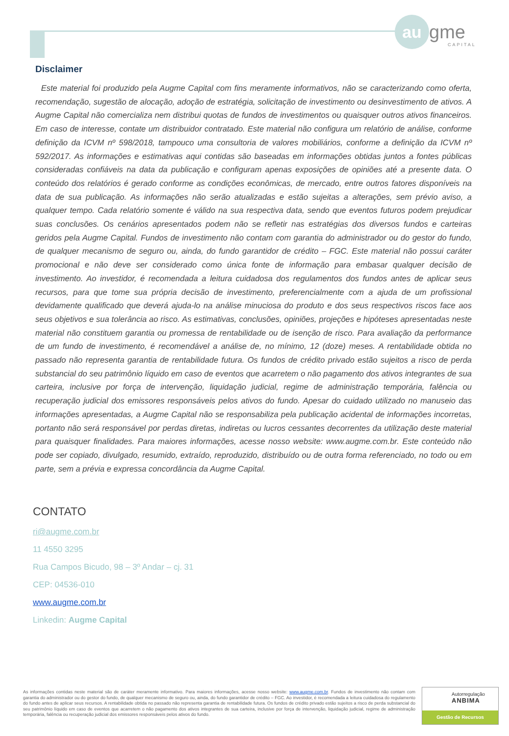au gme
CAPITAL
Disclaimer
Este material foi produzido pela Augme Capital com fins meramente informativos, não se caracterizando como oferta, recomendação, sugestão de alocação, adoção de estratégia, solicitação de investimento ou desinvestimento de ativos. A Augme Capital não comercializa nem distribui quotas de fundos de investimentos ou quaisquer outros ativos financeiros. Em caso de interesse, contate um distribuidor contratado. Este material não configura um relatório de análise, conforme definição da ICVM nº 598/2018, tampouco uma consultoria de valores mobiliários, conforme a definição da ICVM nº 592/2017. As informações e estimativas aqui contidas são baseadas em informações obtidas juntos a fontes públicas consideradas confiáveis na data da publicação e configuram apenas exposições de opiniões até a presente data. O conteúdo dos relatórios é gerado conforme as condições econômicas, de mercado, entre outros fatores disponíveis na data de sua publicação. As informações não serão atualizadas e estão sujeitas a alterações, sem prévio aviso, a qualquer tempo. Cada relatório somente é válido na sua respectiva data, sendo que eventos futuros podem prejudicar suas conclusões. Os cenários apresentados podem não se refletir nas estratégias dos diversos fundos e carteiras geridos pela Augme Capital. Fundos de investimento não contam com garantia do administrador ou do gestor do fundo, de qualquer mecanismo de seguro ou, ainda, do fundo garantidor de crédito – FGC. Este material não possui caráter promocional e não deve ser considerado como única fonte de informação para embasar qualquer decisão de investimento. Ao investidor, é recomendada a leitura cuidadosa dos regulamentos dos fundos antes de aplicar seus recursos, para que tome sua própria decisão de investimento, preferencialmente com a ajuda de um profissional devidamente qualificado que deverá ajuda-lo na análise minuciosa do produto e dos seus respectivos riscos face aos seus objetivos e sua tolerância ao risco. As estimativas, conclusões, opiniões, projeções e hipóteses apresentadas neste material não constituem garantia ou promessa de rentabilidade ou de isenção de risco. Para avaliação da performance de um fundo de investimento, é recomendável a análise de, no mínimo, 12 (doze) meses. A rentabilidade obtida no passado não representa garantia de rentabilidade futura. Os fundos de crédito privado estão sujeitos a risco de perda substancial do seu patrimônio líquido em caso de eventos que acarretem o não pagamento dos ativos integrantes de sua carteira, inclusive por força de intervenção, liquidação judicial, regime de administração temporária, falência ou recuperação judicial dos emissores responsáveis pelos ativos do fundo. Apesar do cuidado utilizado no manuseio das informações apresentadas, a Augme Capital não se responsabiliza pela publicação acidental de informações incorretas, portanto não será responsável por perdas diretas, indiretas ou lucros cessantes decorrentes da utilização deste material para quaisquer finalidades. Para maiores informações, acesse nosso website: www.augme.com.br. Este conteúdo não pode ser copiado, divulgado, resumido, extraído, reproduzido, distribuído ou de outra forma referenciado, no todo ou em parte, sem a prévia e expressa concordância da Augme Capital.
CONTATO
ri@augme.com.br
11 4550 3295
Rua Campos Bicudo, 98 – 3º Andar – cj. 31
CEP: 04536-010
www.augme.com.br
Linkedin: Augme Capital
As informações contidas neste material são de caráter meramente informativo. Para maiores informações, acesse nosso website: www.augme.com.br. Fundos de investimento não contam com garantia do administrador ou do gestor do fundo, de qualquer mecanismo de seguro ou, ainda, do fundo garantidor de crédito – FGC. Ao investidor, é recomendada a leitura cuidadosa do regulamento do fundo antes de aplicar seus recursos. A rentabilidade obtida no passado não representa garantia de rentabilidade futura. Os fundos de crédito privado estão sujeitos a risco de perda substancial do seu patrimônio líquido em caso de eventos que acarretem o não pagamento dos ativos integrantes de sua carteira, inclusive por força de intervenção, liquidação judicial, regime de administração temporária, falência ou recuperação judicial dos emissores responsáveis pelos ativos do fundo.
Autorregulação
ANBIMA
Gestão de Recursos